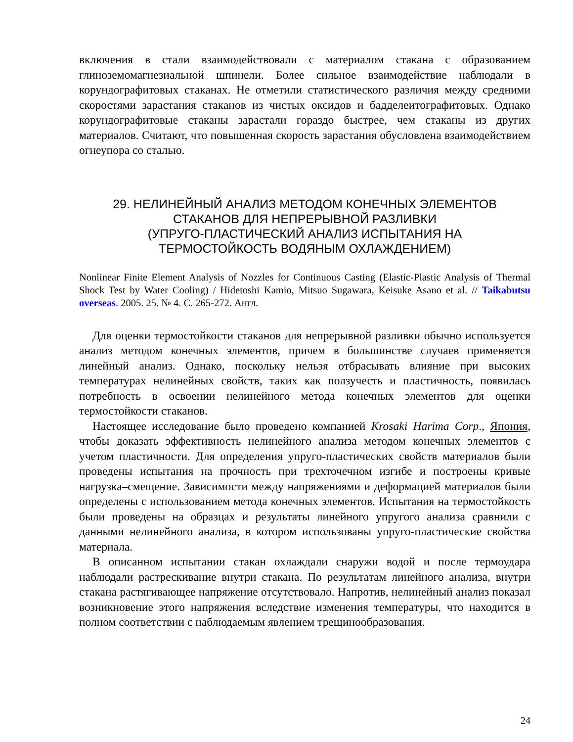включения в стали взаимодействовали с материалом стакана с образованием глиноземомагнезиальной шпинели. Более сильное взаимодействие наблюдали в корундографитовых стаканах. Не отметили статистического различия между средними скоростями зарастания стаканов из чистых оксидов и бадделеитографитовых. Однако корундографитовые стаканы зарастали гораздо быстрее, чем стаканы из других материалов. Считают, что повышенная скорость зарастания обусловлена взаимодействием огнеупора со сталью.
29. НЕЛИНЕЙНЫЙ АНАЛИЗ МЕТОДОМ КОНЕЧНЫХ ЭЛЕМЕНТОВ
СТАКАНОВ ДЛЯ НЕПРЕРЫВНОЙ РАЗЛИВКИ
(УПРУГО-ПЛАСТИЧЕСКИЙ АНАЛИЗ ИСПЫТАНИЯ НА
ТЕРМОСТОЙКОСТЬ ВОДЯНЫМ ОХЛАЖДЕНИЕМ)
Nonlinear Finite Element Analysis of Nozzles for Continuous Casting (Elastic-Plastic Analysis of Thermal Shock Test by Water Cooling) / Hidetoshi Kamio, Mitsuo Sugawara, Keisuke Asano et al. // Taikabutsu overseas. 2005. 25. № 4. С. 265-272. Англ.
Для оценки термостойкости стаканов для непрерывной разливки обычно используется анализ методом конечных элементов, причем в большинстве случаев применяется линейный анализ. Однако, поскольку нельзя отбрасывать влияние при высоких температурах нелинейных свойств, таких как ползучесть и пластичность, появилась потребность в освоении нелинейного метода конечных элементов для оценки термостойкости стаканов.
Настоящее исследование было проведено компанией Krosaki Harima Corp., Япония, чтобы доказать эффективность нелинейного анализа методом конечных элементов с учетом пластичности. Для определения упруго-пластических свойств материалов были проведены испытания на прочность при трехточечном изгибе и построены кривые нагрузка–смещение. Зависимости между напряжениями и деформацией материалов были определены с использованием метода конечных элементов. Испытания на термостойкость были проведены на образцах и результаты линейного упругого анализа сравнили с данными нелинейного анализа, в котором использованы упруго-пластические свойства материала.
В описанном испытании стакан охлаждали снаружи водой и после термоудара наблюдали растрескивание внутри стакана. По результатам линейного анализа, внутри стакана растягивающее напряжение отсутствовало. Напротив, нелинейный анализ показал возникновение этого напряжения вследствие изменения температуры, что находится в полном соответствии с наблюдаемым явлением трещинообразования.
24